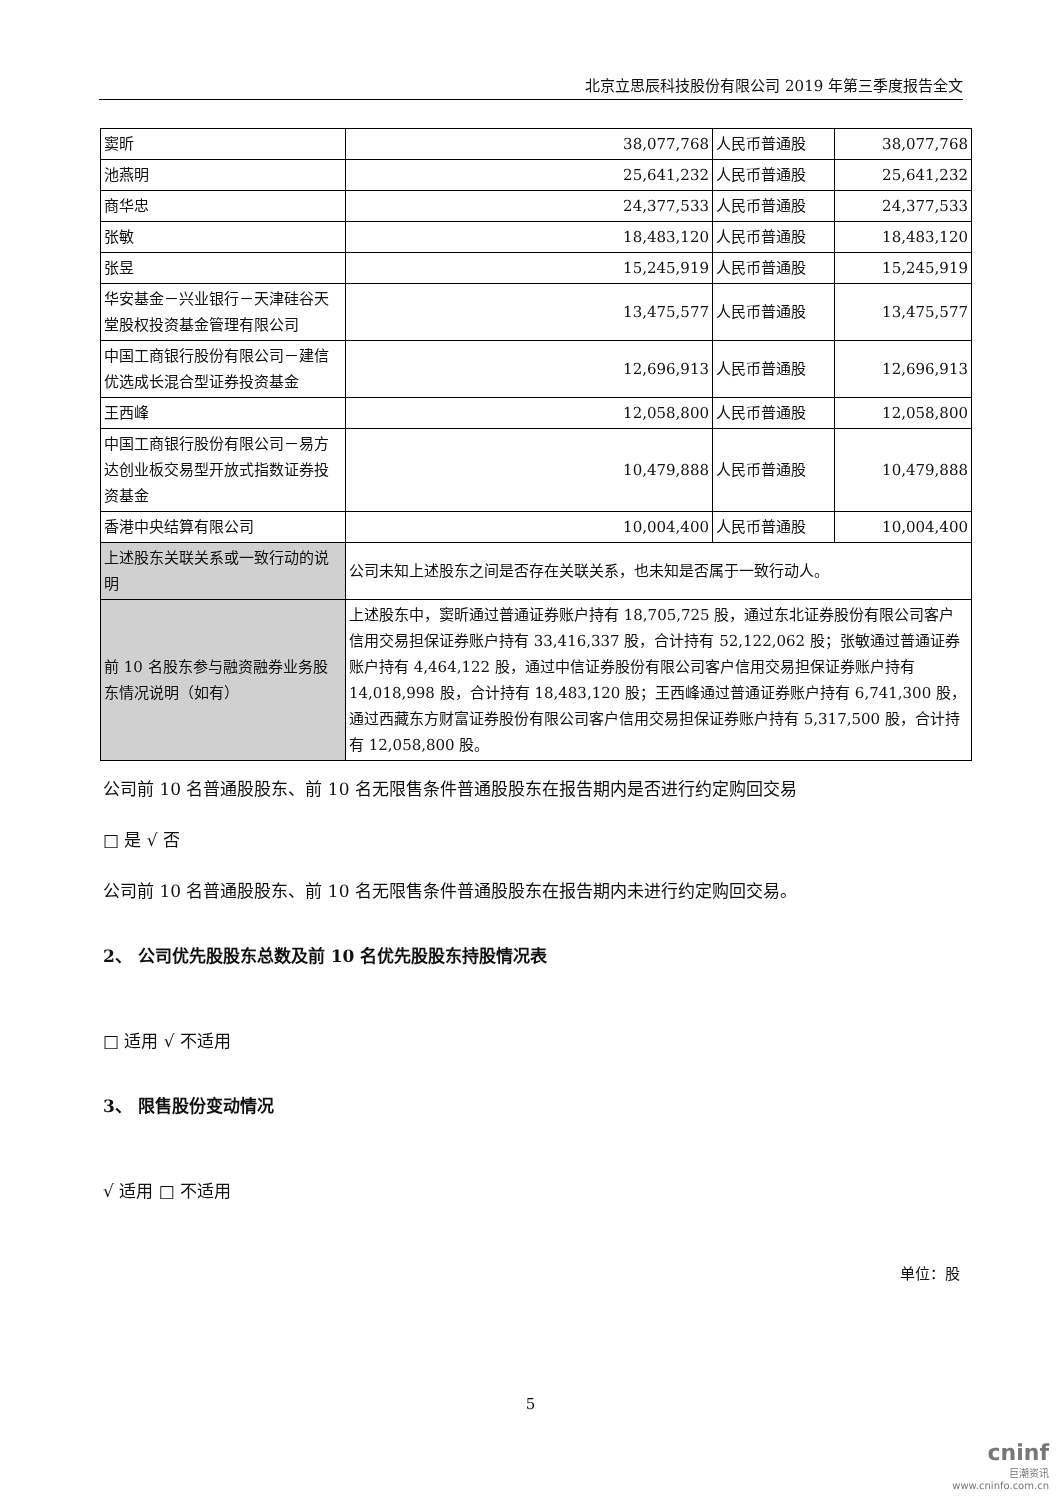北京立思辰科技股份有限公司 2019 年第三季度报告全文
| 窦昕 | 38,077,768 | 人民币普通股 | 38,077,768 |
| 池燕明 | 25,641,232 | 人民币普通股 | 25,641,232 |
| 商华忠 | 24,377,533 | 人民币普通股 | 24,377,533 |
| 张敏 | 18,483,120 | 人民币普通股 | 18,483,120 |
| 张昱 | 15,245,919 | 人民币普通股 | 15,245,919 |
| 华安基金－兴业银行－天津硅谷天堂股权投资基金管理有限公司 | 13,475,577 | 人民币普通股 | 13,475,577 |
| 中国工商银行股份有限公司－建信优选成长混合型证券投资基金 | 12,696,913 | 人民币普通股 | 12,696,913 |
| 王西峰 | 12,058,800 | 人民币普通股 | 12,058,800 |
| 中国工商银行股份有限公司－易方达创业板交易型开放式指数证券投资基金 | 10,479,888 | 人民币普通股 | 10,479,888 |
| 香港中央结算有限公司 | 10,004,400 | 人民币普通股 | 10,004,400 |
| 上述股东关联关系或一致行动的说明 | 公司未知上述股东之间是否存在关联关系，也未知是否属于一致行动人。 | | |
| 前 10 名股东参与融资融券业务股东情况说明（如有） | 上述股东中，窦昕通过普通证券账户持有 18,705,725 股，通过东北证券股份有限公司客户信用交易担保证券账户持有 33,416,337 股，合计持有 52,122,062 股；张敏通过普通证券账户持有 4,464,122 股，通过中信证券股份有限公司客户信用交易担保证券账户持有 14,018,998 股，合计持有 18,483,120 股；王西峰通过普通证券账户持有 6,741,300 股，通过西藏东方财富证券股份有限公司客户信用交易担保证券账户持有 5,317,500 股，合计持有 12,058,800 股。 | | |
公司前 10 名普通股股东、前 10 名无限售条件普通股股东在报告期内是否进行约定购回交易
□ 是 √ 否
公司前 10 名普通股股东、前 10 名无限售条件普通股股东在报告期内未进行约定购回交易。
2、 公司优先股股东总数及前 10 名优先股股东持股情况表
□ 适用 √ 不适用
3、 限售股份变动情况
√ 适用 □ 不适用
单位：股
5
cninf
巨潮资讯
www.cninfo.com.cn